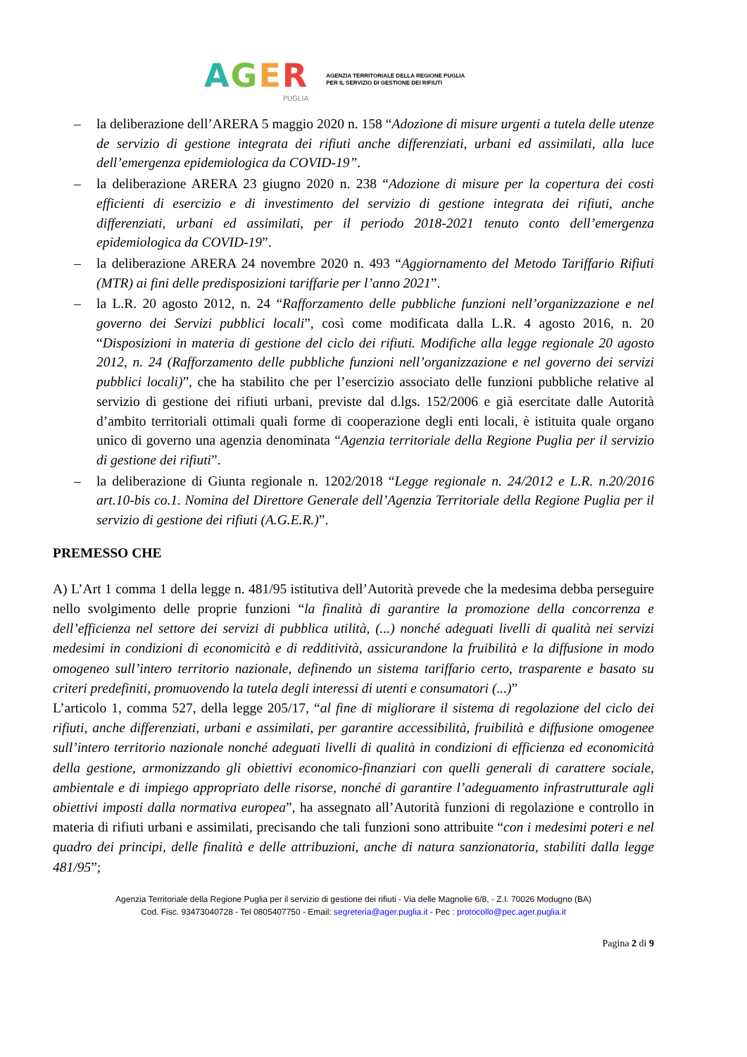AGER
PUGLIA
AGENZIA TERRITORIALE DELLA REGIONE PUGLIA
PER IL SERVIZIO DI GESTIONE DEI RIFIUTI
– la deliberazione dell’ARERA 5 maggio 2020 n. 158 “Adozione di misure urgenti a tutela delle utenze de servizio di gestione integrata dei rifiuti anche differenziati, urbani ed assimilati, alla luce dell’emergenza epidemiologica da COVID-19”.
– la deliberazione ARERA 23 giugno 2020 n. 238 “Adozione di misure per la copertura dei costi efficienti di esercizio e di investimento del servizio di gestione integrata dei rifiuti, anche differenziati, urbani ed assimilati, per il periodo 2018-2021 tenuto conto dell’emergenza epidemiologica da COVID-19”.
– la deliberazione ARERA 24 novembre 2020 n. 493 “Aggiornamento del Metodo Tariffario Rifiuti (MTR) ai fini delle predisposizioni tariffarie per l’anno 2021”.
– la L.R. 20 agosto 2012, n. 24 “Rafforzamento delle pubbliche funzioni nell’organizzazione e nel governo dei Servizi pubblici locali”, così come modificata dalla L.R. 4 agosto 2016, n. 20 “Disposizioni in materia di gestione del ciclo dei rifiuti. Modifiche alla legge regionale 20 agosto 2012, n. 24 (Rafforzamento delle pubbliche funzioni nell’organizzazione e nel governo dei servizi pubblici locali)”, che ha stabilito che per l’esercizio associato delle funzioni pubbliche relative al servizio di gestione dei rifiuti urbani, previste dal d.lgs. 152/2006 e già esercitate dalle Autorità d’ambito territoriali ottimali quali forme di cooperazione degli enti locali, è istituita quale organo unico di governo una agenzia denominata “Agenzia territoriale della Regione Puglia per il servizio di gestione dei rifiuti”.
– la deliberazione di Giunta regionale n. 1202/2018 “Legge regionale n. 24/2012 e L.R. n.20/2016 art.10-bis co.1. Nomina del Direttore Generale dell’Agenzia Territoriale della Regione Puglia per il servizio di gestione dei rifiuti (A.G.E.R.)”.
PREMESSO CHE
A) L’Art 1 comma 1 della legge n. 481/95 istitutiva dell’Autorità prevede che la medesima debba perseguire nello svolgimento delle proprie funzioni “la finalità di garantire la promozione della concorrenza e dell’efficienza nel settore dei servizi di pubblica utilità, (...) nonché adeguati livelli di qualità nei servizi medesimi in condizioni di economicità e di redditività, assicurandone la fruibilità e la diffusione in modo omogeneo sull’intero territorio nazionale, definendo un sistema tariffario certo, trasparente e basato su criteri predefiniti, promuovendo la tutela degli interessi di utenti e consumatori (...)”
L’articolo 1, comma 527, della legge 205/17, “al fine di migliorare il sistema di regolazione del ciclo dei rifiuti, anche differenziati, urbani e assimilati, per garantire accessibilità, fruibilità e diffusione omogenee sull’intero territorio nazionale nonché adeguati livelli di qualità in condizioni di efficienza ed economicità della gestione, armonizzando gli obiettivi economico-finanziari con quelli generali di carattere sociale, ambientale e di impiego appropriato delle risorse, nonché di garantire l’adeguamento infrastrutturale agli obiettivi imposti dalla normativa europea”, ha assegnato all’Autorità funzioni di regolazione e controllo in materia di rifiuti urbani e assimilati, precisando che tali funzioni sono attribuite “con i medesimi poteri e nel quadro dei principi, delle finalità e delle attribuzioni, anche di natura sanzionatoria, stabiliti dalla legge 481/95”;
Agenzia Territoriale della Regione Puglia per il servizio di gestione dei rifiuti - Via delle Magnolie 6/8, - Z.I. 70026 Modugno (BA)
Cod. Fisc. 93473040728 - Tel 0805407750 - Email: segreteria@ager.puglia.it - Pec : protocollo@pec.ager.puglia.it
Pagina 2 di 9